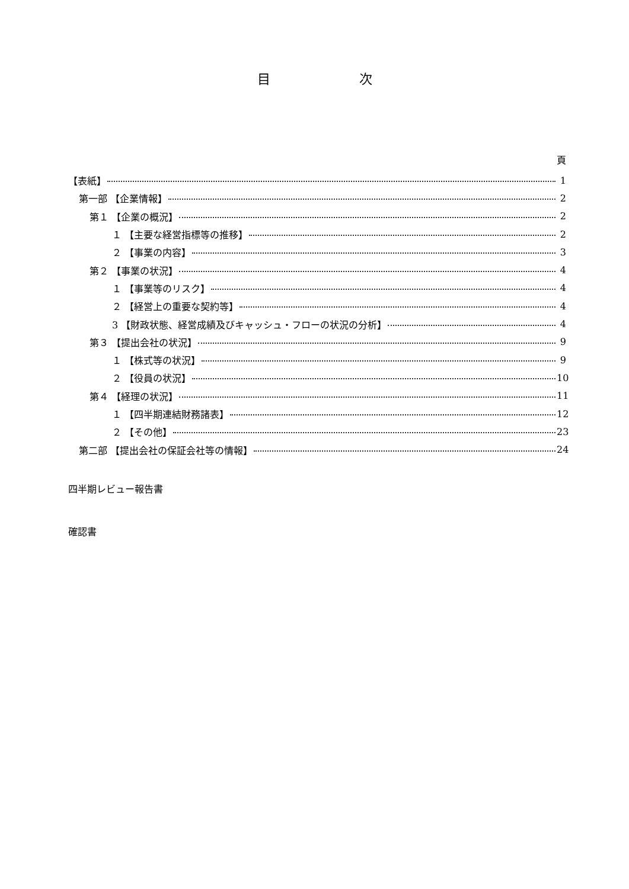目 次
頁
【表紙】 1
第一部 【企業情報】 2
第１ 【企業の概況】 2
１ 【主要な経営指標等の推移】 2
２ 【事業の内容】 3
第２ 【事業の状況】 4
１ 【事業等のリスク】 4
２ 【経営上の重要な契約等】 4
3 【財政状態、経営成績及びキャッシュ・フローの状況の分析】 4
第３ 【提出会社の状況】 9
１ 【株式等の状況】 9
２ 【役員の状況】 10
第４ 【経理の状況】 11
１ 【四半期連結財務諸表】 12
２ 【その他】 23
第二部 【提出会社の保証会社等の情報】 24
四半期レビュー報告書
確認書